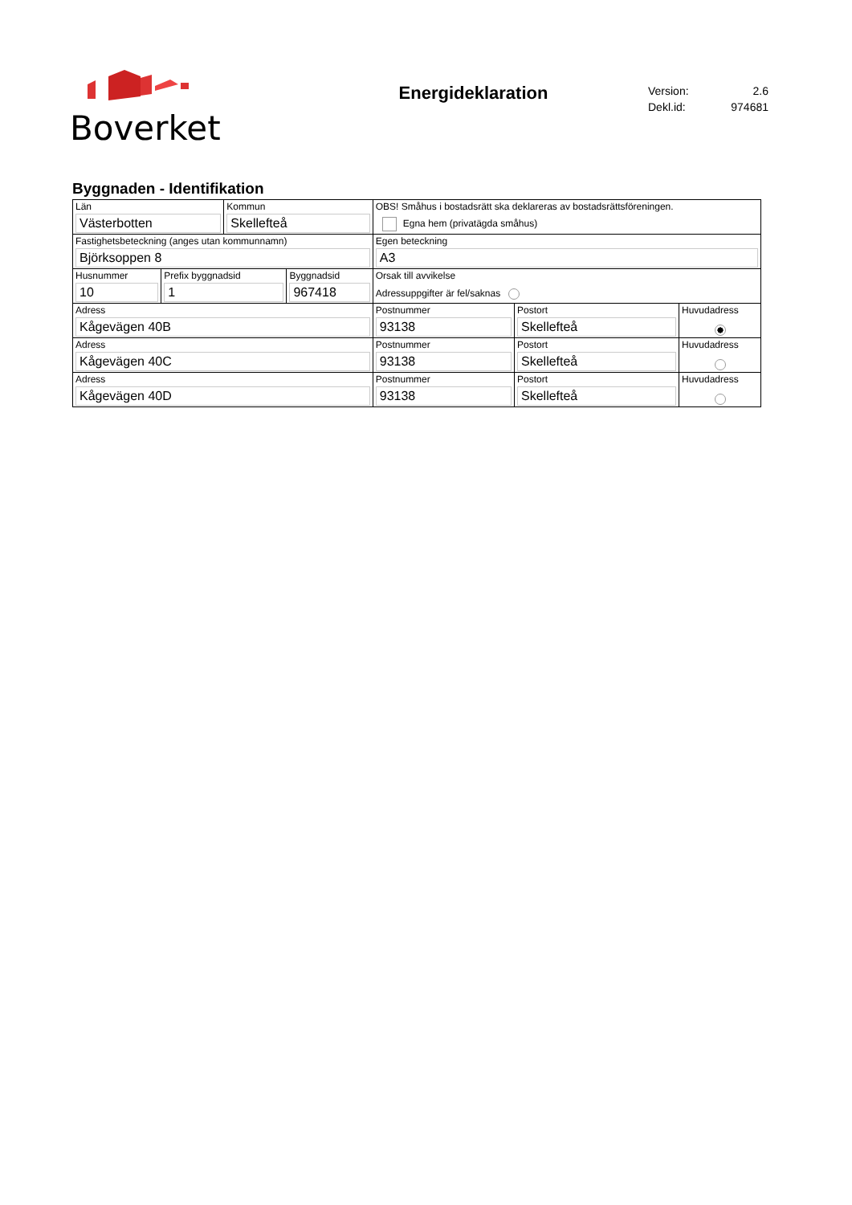Boverket
Energideklaration
Version: 2.6
Dekl.id: 974681
Byggnaden - Identifikation
| Län Västerbotten | | Kommun Skellefteå | | OBS! Småhus i bostadsrätt ska deklareras av bostadsrättsföreningen. Egna hem (privatägda småhus) | | |
| Fastighetsbeteckning (anges utan kommunnamn) Björksoppen 8 | | | | Egen beteckning A3 | | |
| Husnummer 10 | Prefix byggnadsid 1 | | Byggnadsid 967418 | Orsak till avvikelse Adressuppgifter är fel/saknas | | |
| Adress Kågevägen 40B | | | | Postnummer 93138 | Postort Skellefteå | Huvudadress |
| Adress Kågevägen 40C | | | | Postnummer 93138 | Postort Skellefteå | Huvudadress |
| Adress Kågevägen 40D | | | | Postnummer 93138 | Postort Skellefteå | Huvudadress |